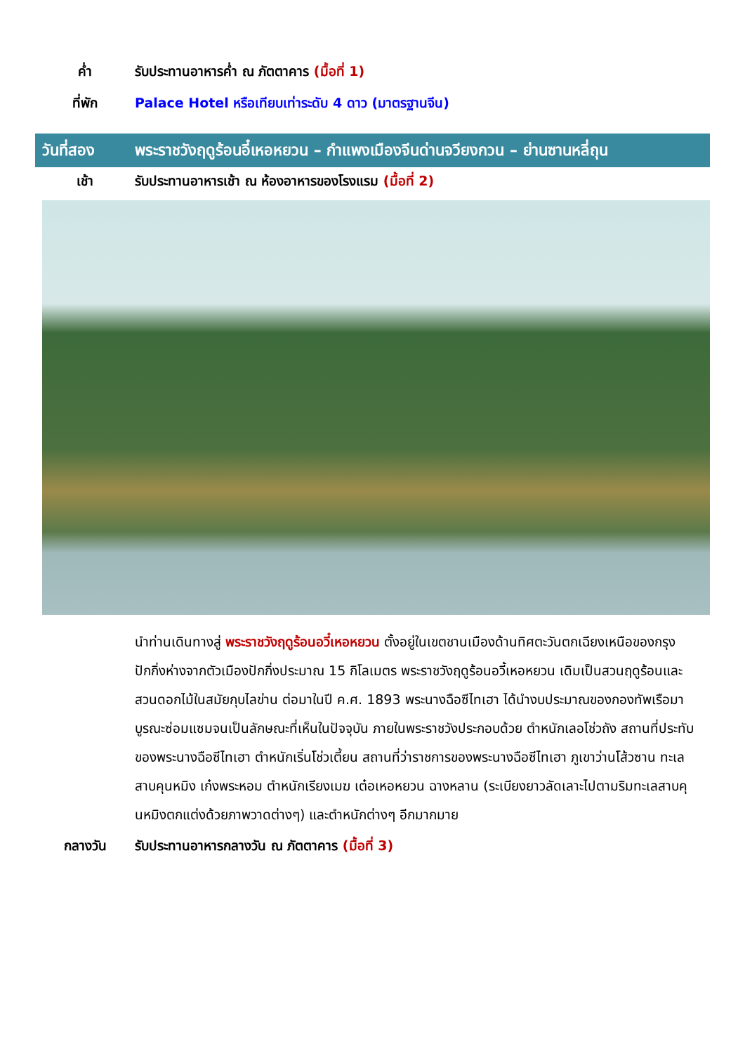ค่ำ รับประทานอาหารค่ำ ณ ภัตตาคาร (มื้อที่ 1)
ที่พัก Palace Hotel หรือเทียบเท่าระดับ 4 ดาว (มาตรฐานจีน)
วันที่สอง
พระราชวังฤดูร้อนอี๋เหอหยวน – กำแพงเมืองจีนด่านจวียงกวน – ย่านซานหลี่ถุน
เช้า รับประทานอาหารเช้า ณ ห้องอาหารของโรงแรม (มื้อที่ 2)
นำท่านเดินทางสู่ พระราชวังฤดูร้อนอวี๋เหอหยวน ตั้งอยู่ในเขตชานเมืองด้านทิศตะวันตกเฉียงเหนือของกรุงปักกิ่งห่างจากตัวเมืองปักกิ่งประมาณ 15 กิโลเมตร พระราชวังฤดูร้อนอวี้เหอหยวน เดิมเป็นสวนฤดูร้อนและสวนดอกไม้ในสมัยกุบไลข่าน ต่อมาในปี ค.ศ. 1893 พระนางฉือซีไทเฮา ได้นำงบประมาณของกองทัพเรือมาบูรณะซ่อมแซมจนเป็นลักษณะที่เห็นในปัจจุบัน ภายในพระราชวังประกอบด้วย ตำหนักเลอโช่วถัง สถานที่ประทับของพระนางฉือซีไทเฮา ตำหนักเริ่นโช่วเตี้ยน สถานที่ว่าราชการของพระนางฉือซีไทเฮา ภูเขาว่านโส้วซาน ทะเลสาบคุนหมิง เก๋งพระหอม ตำหนักเรียงเมฆ เต๋อเหอหยวน ฉางหลาน (ระเบียงยาวลัดเลาะไปตามริมทะเลสาบคุนหมิงตกแต่งด้วยภาพวาดต่างๆ) และตำหนักต่างๆ อีกมากมาย
กลางวัน รับประทานอาหารกลางวัน ณ ภัตตาคาร (มื้อที่ 3)